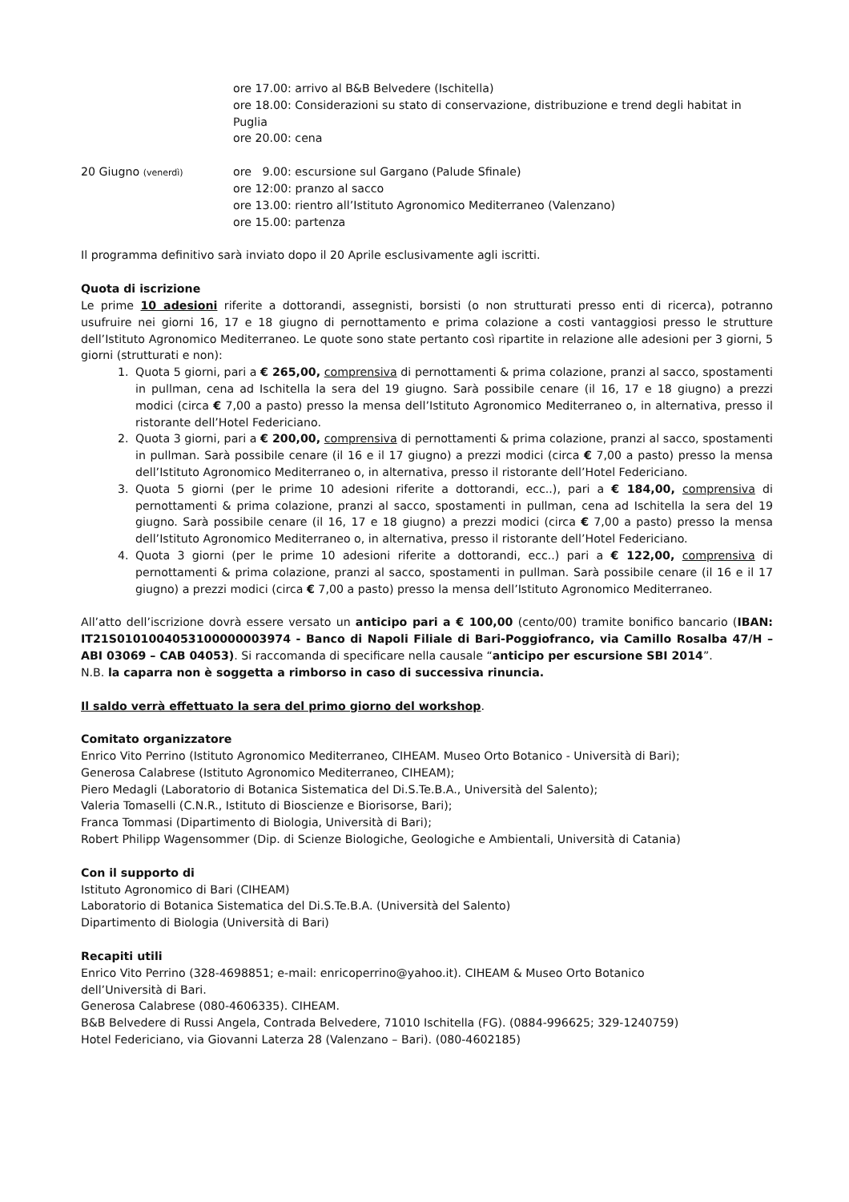ore 17.00: arrivo al B&B Belvedere (Ischitella)
ore 18.00: Considerazioni su stato di conservazione, distribuzione e trend degli habitat in Puglia
ore 20.00: cena
20 Giugno (venerdì)
ore 9.00: escursione sul Gargano (Palude Sfinale)
ore 12:00: pranzo al sacco
ore 13.00: rientro all’Istituto Agronomico Mediterraneo (Valenzano)
ore 15.00: partenza
Il programma definitivo sarà inviato dopo il 20 Aprile esclusivamente agli iscritti.
Quota di iscrizione
Le prime 10 adesioni riferite a dottorandi, assegnisti, borsisti (o non strutturati presso enti di ricerca), potranno usufruire nei giorni 16, 17 e 18 giugno di pernottamento e prima colazione a costi vantaggiosi presso le strutture dell’Istituto Agronomico Mediterraneo. Le quote sono state pertanto così ripartite in relazione alle adesioni per 3 giorni, 5 giorni (strutturati e non):
1. Quota 5 giorni, pari a € 265,00, comprensiva di pernottamenti & prima colazione, pranzi al sacco, spostamenti in pullman, cena ad Ischitella la sera del 19 giugno. Sarà possibile cenare (il 16, 17 e 18 giugno) a prezzi modici (circa € 7,00 a pasto) presso la mensa dell’Istituto Agronomico Mediterraneo o, in alternativa, presso il ristorante dell’Hotel Federiciano.
2. Quota 3 giorni, pari a € 200,00, comprensiva di pernottamenti & prima colazione, pranzi al sacco, spostamenti in pullman. Sarà possibile cenare (il 16 e il 17 giugno) a prezzi modici (circa € 7,00 a pasto) presso la mensa dell’Istituto Agronomico Mediterraneo o, in alternativa, presso il ristorante dell’Hotel Federiciano.
3. Quota 5 giorni (per le prime 10 adesioni riferite a dottorandi, ecc..), pari a € 184,00, comprensiva di pernottamenti & prima colazione, pranzi al sacco, spostamenti in pullman, cena ad Ischitella la sera del 19 giugno. Sarà possibile cenare (il 16, 17 e 18 giugno) a prezzi modici (circa € 7,00 a pasto) presso la mensa dell’Istituto Agronomico Mediterraneo o, in alternativa, presso il ristorante dell’Hotel Federiciano.
4. Quota 3 giorni (per le prime 10 adesioni riferite a dottorandi, ecc..) pari a € 122,00, comprensiva di pernottamenti & prima colazione, pranzi al sacco, spostamenti in pullman. Sarà possibile cenare (il 16 e il 17 giugno) a prezzi modici (circa € 7,00 a pasto) presso la mensa dell’Istituto Agronomico Mediterraneo.
All’atto dell’iscrizione dovrà essere versato un anticipo pari a € 100,00 (cento/00) tramite bonifico bancario (IBAN: IT21S0101004053100000003974 - Banco di Napoli Filiale di Bari-Poggiofranco, via Camillo Rosalba 47/H – ABI 03069 – CAB 04053). Si raccomanda di specificare nella causale “anticipo per escursione SBI 2014”.
N.B. la caparra non è soggetta a rimborso in caso di successiva rinuncia.
Il saldo verrà effettuato la sera del primo giorno del workshop.
Comitato organizzatore
Enrico Vito Perrino (Istituto Agronomico Mediterraneo, CIHEAM. Museo Orto Botanico - Università di Bari);
Generosa Calabrese (Istituto Agronomico Mediterraneo, CIHEAM);
Piero Medagli (Laboratorio di Botanica Sistematica del Di.S.Te.B.A., Università del Salento);
Valeria Tomaselli (C.N.R., Istituto di Bioscienze e Biorisorse, Bari);
Franca Tommasi (Dipartimento di Biologia, Università di Bari);
Robert Philipp Wagensommer (Dip. di Scienze Biologiche, Geologiche e Ambientali, Università di Catania)
Con il supporto di
Istituto Agronomico di Bari (CIHEAM)
Laboratorio di Botanica Sistematica del Di.S.Te.B.A. (Università del Salento)
Dipartimento di Biologia (Università di Bari)
Recapiti utili
Enrico Vito Perrino (328-4698851; e-mail: enricoperrino@yahoo.it). CIHEAM & Museo Orto Botanico
dell’Università di Bari.
Generosa Calabrese (080-4606335). CIHEAM.
B&B Belvedere di Russi Angela, Contrada Belvedere, 71010 Ischitella (FG). (0884-996625; 329-1240759)
Hotel Federiciano, via Giovanni Laterza 28 (Valenzano – Bari). (080-4602185)